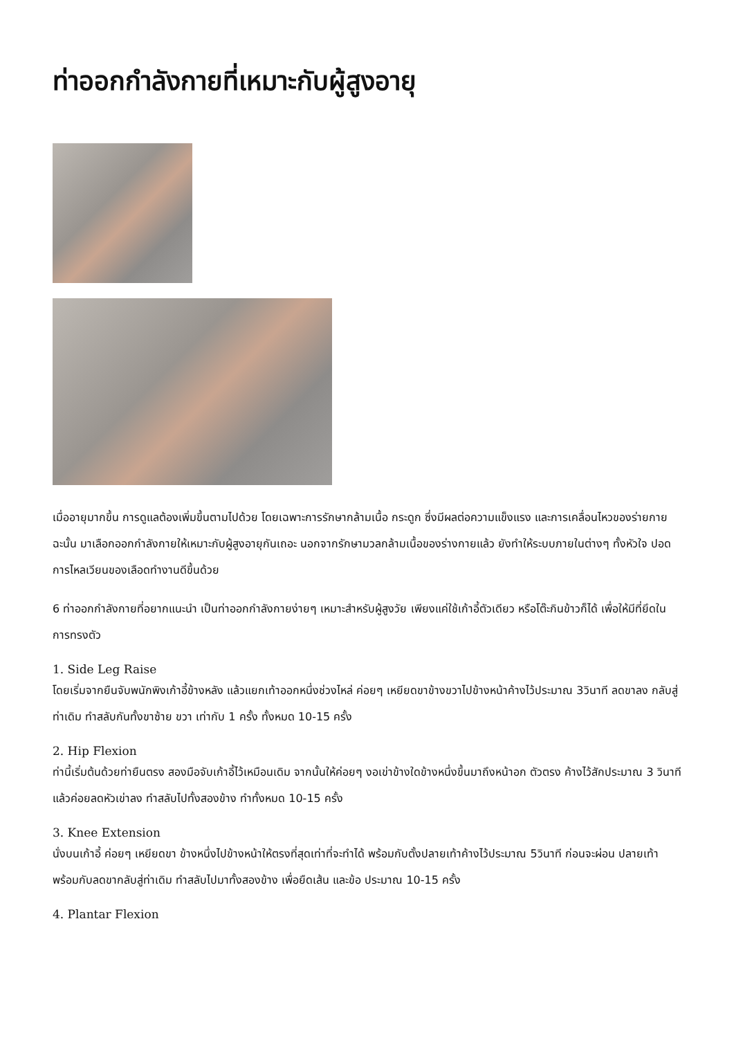ท่าออกกำลังกายที่เหมาะกับผู้สูงอายุ
เมื่ออายุมากขึ้น การดูแลต้องเพิ่มขึ้นตามไปด้วย โดยเฉพาะการรักษากล้ามเนื้อ กระดูก ซึ่งมีผลต่อความแข็งแรง และการเคลื่อนไหวของร่ายกาย ฉะนั้น มาเลือกออกกำลังกายให้เหมาะกับผู้สูงอายุกันเถอะ นอกจากรักษามวลกล้ามเนื้อของร่างกายแล้ว ยังทำให้ระบบภายในต่างๆ ทั้งหัวใจ ปอด การไหลเวียนของเลือดทำงานดีขึ้นด้วย
6 ท่าออกกำลังกายที่อยากแนะนำ เป็นท่าออกกำลังกายง่ายๆ เหมาะสำหรับผู้สูงวัย เพียงแค่ใช้เก้าอี้ตัวเดียว หรือโต๊ะกินข้าวก็ได้ เพื่อให้มีที่ยึดในการทรงตัว
1. Side Leg Raise
โดยเริ่มจากยืนจับพนักพิงเก้าอี้ข้างหลัง แล้วแยกเท้าออกหนึ่งช่วงไหล่ ค่อยๆ เหยียดขาข้างขวาไปข้างหน้าค้างไว้ประมาณ 3วินาที ลดขาลง กลับสู่ท่าเดิม ทำสลับกันทั้งขาซ้าย ขวา เท่ากับ 1 ครั้ง ทั้งหมด 10-15 ครั้ง
2. Hip Flexion
ท่านี้เริ่มต้นด้วยท่ายืนตรง สองมือจับเก้าอี้ไว้เหมือนเดิม จากนั้นให้ค่อยๆ งอเข่าข้างใดข้างหนึ่งขึ้นมาถึงหน้าอก ตัวตรง ค้างไว้สักประมาณ 3 วินาที แล้วค่อยลดหัวเข่าลง ทำสลับไปทั้งสองข้าง ทำทั้งหมด 10-15 ครั้ง
3. Knee Extension
นั่งบนเก้าอี้ ค่อยๆ เหยียดขา ข้างหนึ่งไปข้างหน้าให้ตรงที่สุดเท่าที่จะทำได้ พร้อมกับตั้งปลายเท้าค้างไว้ประมาณ 5วินาที ก่อนจะผ่อน ปลายเท้า พร้อมกับลดขากลับสู่ท่าเดิม ทำสลับไปมาทั้งสองข้าง เพื่อยืดเส้น และข้อ ประมาณ 10-15 ครั้ง
4. Plantar Flexion